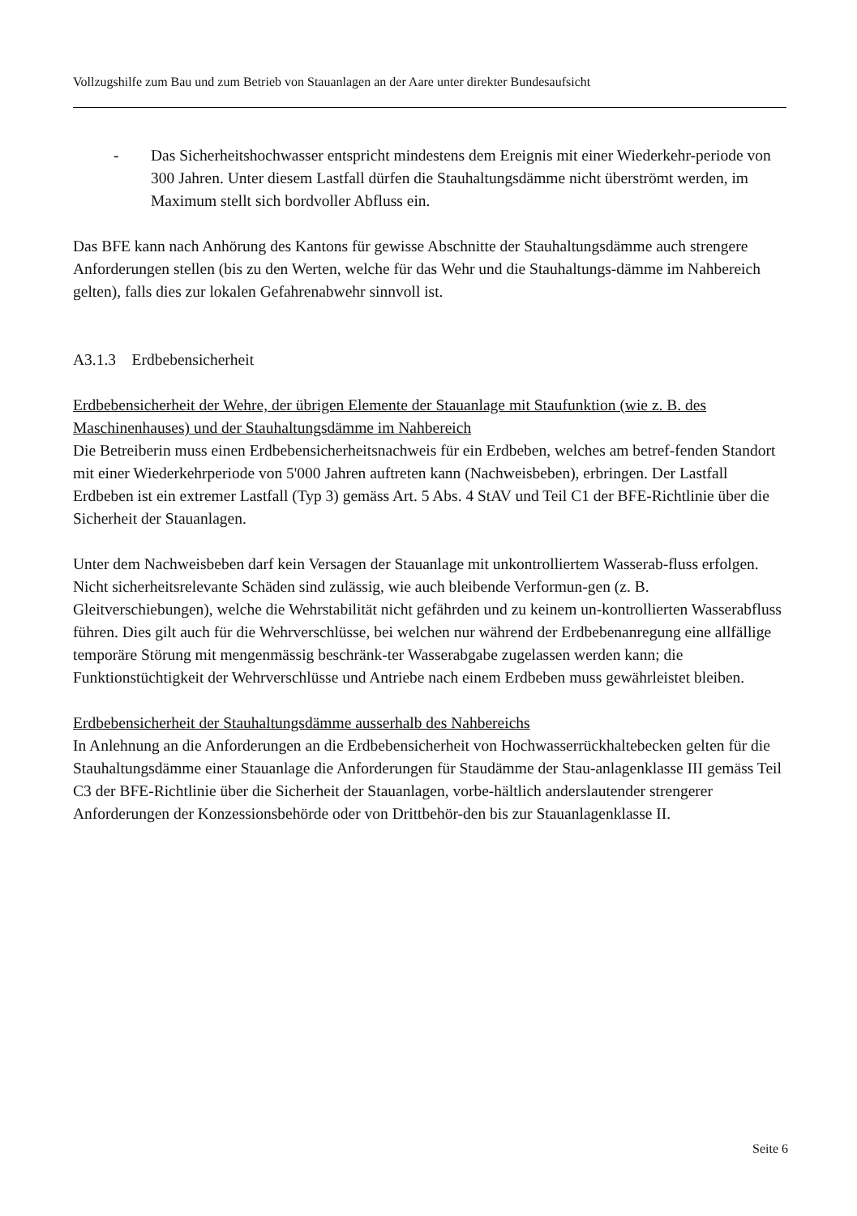Vollzugshilfe zum Bau und zum Betrieb von Stauanlagen an der Aare unter direkter Bundesaufsicht
- Das Sicherheitshochwasser entspricht mindestens dem Ereignis mit einer Wiederkehr-periode von 300 Jahren. Unter diesem Lastfall dürfen die Stauhaltungsdämme nicht überströmt werden, im Maximum stellt sich bordvoller Abfluss ein.
Das BFE kann nach Anhörung des Kantons für gewisse Abschnitte der Stauhaltungsdämme auch strengere Anforderungen stellen (bis zu den Werten, welche für das Wehr und die Stauhaltungs-dämme im Nahbereich gelten), falls dies zur lokalen Gefahrenabwehr sinnvoll ist.
A3.1.3 Erdbebensicherheit
Erdbebensicherheit der Wehre, der übrigen Elemente der Stauanlage mit Staufunktion (wie z. B. des Maschinenhauses) und der Stauhaltungsdämme im Nahbereich
Die Betreiberin muss einen Erdbebensicherheitsnachweis für ein Erdbeben, welches am betref-fenden Standort mit einer Wiederkehrperiode von 5'000 Jahren auftreten kann (Nachweisbeben), erbringen. Der Lastfall Erdbeben ist ein extremer Lastfall (Typ 3) gemäss Art. 5 Abs. 4 StAV und Teil C1 der BFE-Richtlinie über die Sicherheit der Stauanlagen.
Unter dem Nachweisbeben darf kein Versagen der Stauanlage mit unkontrolliertem Wasserab-fluss erfolgen. Nicht sicherheitsrelevante Schäden sind zulässig, wie auch bleibende Verformun-gen (z. B. Gleitverschiebungen), welche die Wehrstabilität nicht gefährden und zu keinem un-kontrollierten Wasserabfluss führen. Dies gilt auch für die Wehrverschlüsse, bei welchen nur während der Erdbebenanregung eine allfällige temporäre Störung mit mengenmässig beschränk-ter Wasserabgabe zugelassen werden kann; die Funktionstüchtigkeit der Wehrverschlüsse und Antriebe nach einem Erdbeben muss gewährleistet bleiben.
Erdbebensicherheit der Stauhaltungsdämme ausserhalb des Nahbereichs
In Anlehnung an die Anforderungen an die Erdbebensicherheit von Hochwasserrückhaltebecken gelten für die Stauhaltungsdämme einer Stauanlage die Anforderungen für Staudämme der Stau-anlagenklasse III gemäss Teil C3 der BFE-Richtlinie über die Sicherheit der Stauanlagen, vorbe-hältlich anderslautender strengerer Anforderungen der Konzessionsbehörde oder von Drittbehör-den bis zur Stauanlagenklasse II.
Seite 6